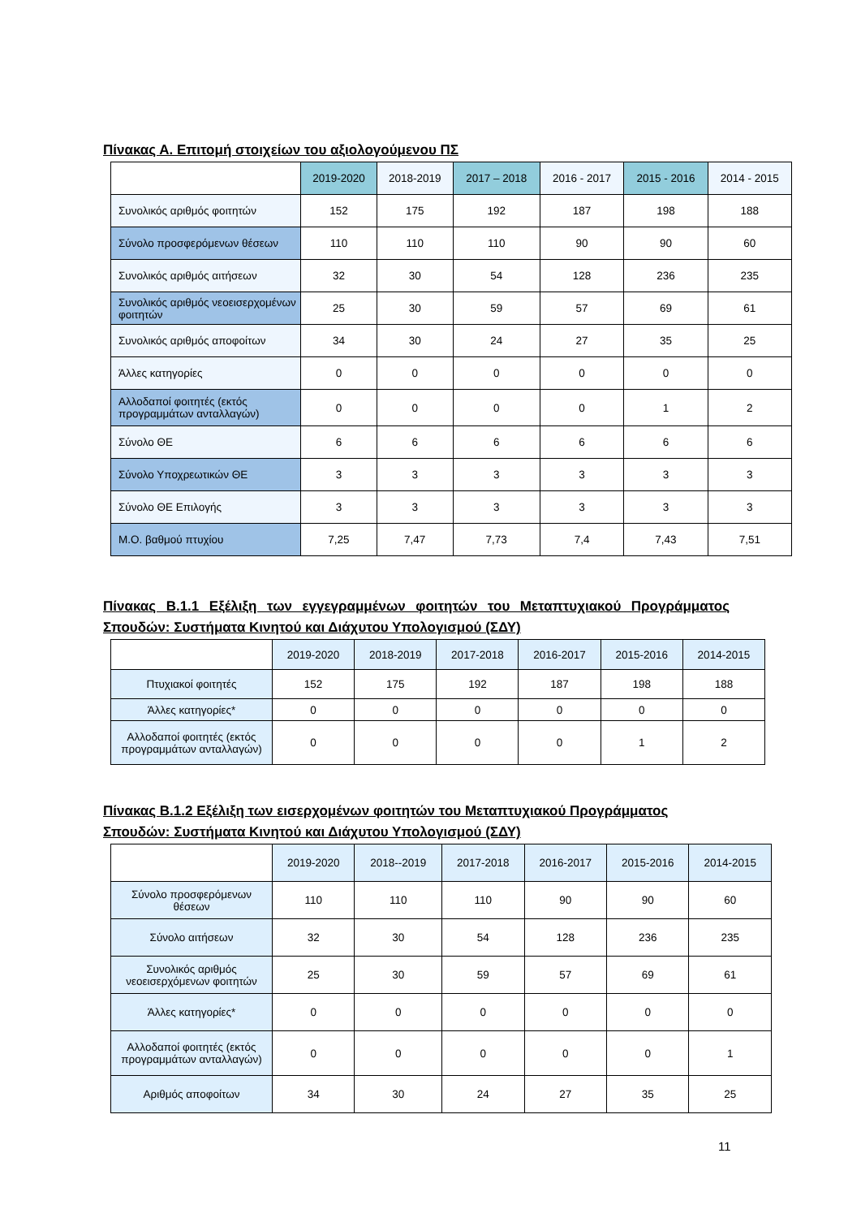Πίνακας Α. Επιτομή στοιχείων του αξιολογούμενου ΠΣ
| | 2019-2020 | 2018-2019 | 2017 – 2018 | 2016 - 2017 | 2015 - 2016 | 2014 - 2015 |
| Συνολικός αριθμός φοιτητών | 152 | 175 | 192 | 187 | 198 | 188 |
| Σύνολο προσφερόμενων θέσεων | 110 | 110 | 110 | 90 | 90 | 60 |
| Συνολικός αριθμός αιτήσεων | 32 | 30 | 54 | 128 | 236 | 235 |
| Συνολικός αριθμός νεοεισερχομένων φοιτητών | 25 | 30 | 59 | 57 | 69 | 61 |
| Συνολικός αριθμός αποφοίτων | 34 | 30 | 24 | 27 | 35 | 25 |
| Άλλες κατηγορίες | 0 | 0 | 0 | 0 | 0 | 0 |
| Αλλοδαποί φοιτητές (εκτός προγραμμάτων ανταλλαγών) | 0 | 0 | 0 | 0 | 1 | 2 |
| Σύνολο ΘΕ | 6 | 6 | 6 | 6 | 6 | 6 |
| Σύνολο Υποχρεωτικών ΘΕ | 3 | 3 | 3 | 3 | 3 | 3 |
| Σύνολο ΘΕ Επιλογής | 3 | 3 | 3 | 3 | 3 | 3 |
| Μ.Ο. βαθμού πτυχίου | 7,25 | 7,47 | 7,73 | 7,4 | 7,43 | 7,51 |
Πίνακας Β.1.1 Εξέλιξη των εγγεγραμμένων φοιτητών του Μεταπτυχιακού Προγράμματος Σπουδών: Συστήματα Κινητού και Διάχυτου Υπολογισμού (ΣΔΥ)
| | 2019-2020 | 2018-2019 | 2017-2018 | 2016-2017 | 2015-2016 | 2014-2015 |
| Πτυχιακοί φοιτητές | 152 | 175 | 192 | 187 | 198 | 188 |
| Άλλες κατηγορίες* | 0 | 0 | 0 | 0 | 0 | 0 |
| Αλλοδαποί φοιτητές (εκτός προγραμμάτων ανταλλαγών) | 0 | 0 | 0 | 0 | 1 | 2 |
Πίνακας Β.1.2 Εξέλιξη των εισερχομένων φοιτητών του Μεταπτυχιακού Προγράμματος Σπουδών: Συστήματα Κινητού και Διάχυτου Υπολογισμού (ΣΔΥ)
| | 2019-2020 | 2018--2019 | 2017-2018 | 2016-2017 | 2015-2016 | 2014-2015 |
| Σύνολο προσφερόμενων θέσεων | 110 | 110 | 110 | 90 | 90 | 60 |
| Σύνολο αιτήσεων | 32 | 30 | 54 | 128 | 236 | 235 |
| Συνολικός αριθμός νεοεισερχόμενων φοιτητών | 25 | 30 | 59 | 57 | 69 | 61 |
| Άλλες κατηγορίες* | 0 | 0 | 0 | 0 | 0 | 0 |
| Αλλοδαποί φοιτητές (εκτός προγραμμάτων ανταλλαγών) | 0 | 0 | 0 | 0 | 0 | 1 |
| Αριθμός αποφοίτων | 34 | 30 | 24 | 27 | 35 | 25 |
11